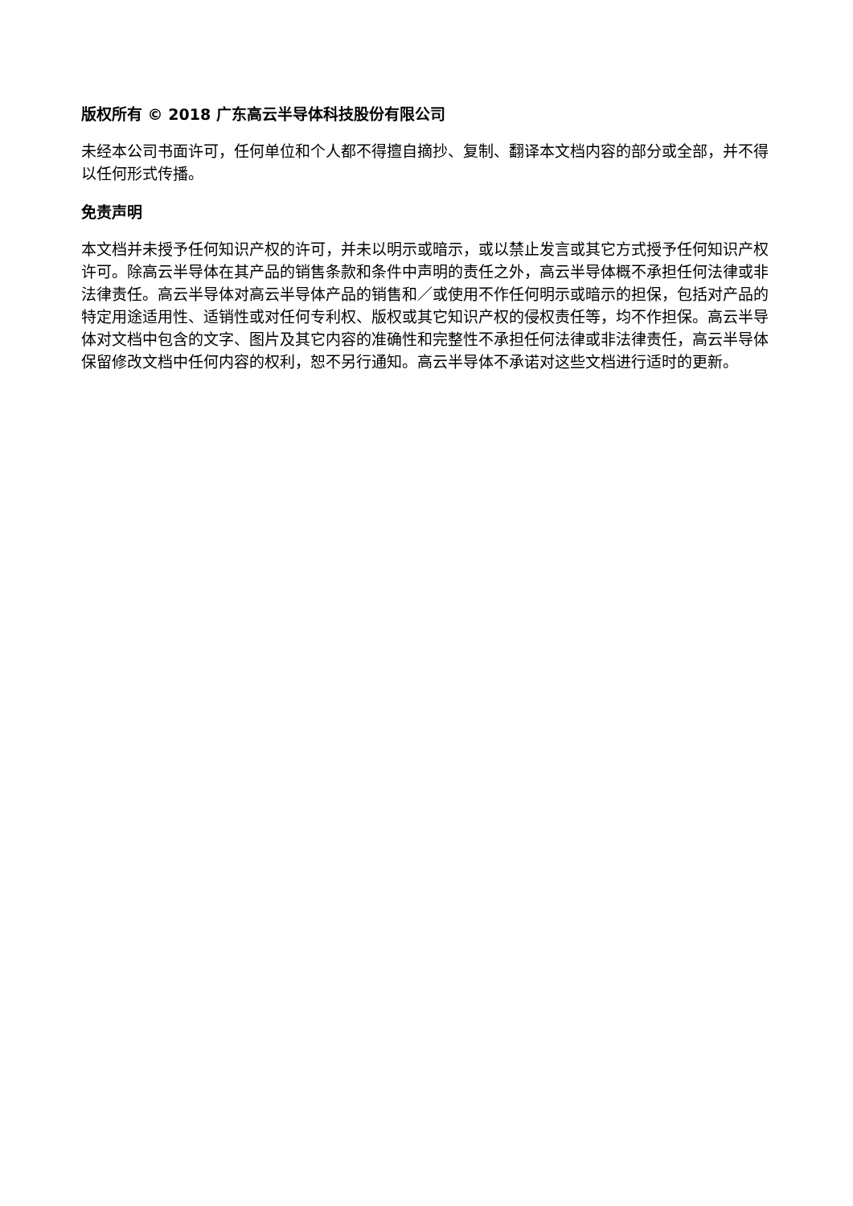版权所有 © 2018 广东高云半导体科技股份有限公司
未经本公司书面许可，任何单位和个人都不得擅自摘抄、复制、翻译本文档内容的部分或全部，并不得以任何形式传播。
免责声明
本文档并未授予任何知识产权的许可，并未以明示或暗示，或以禁止发言或其它方式授予任何知识产权许可。除高云半导体在其产品的销售条款和条件中声明的责任之外，高云半导体概不承担任何法律或非法律责任。高云半导体对高云半导体产品的销售和／或使用不作任何明示或暗示的担保，包括对产品的特定用途适用性、适销性或对任何专利权、版权或其它知识产权的侵权责任等，均不作担保。高云半导体对文档中包含的文字、图片及其它内容的准确性和完整性不承担任何法律或非法律责任，高云半导体保留修改文档中任何内容的权利，恕不另行通知。高云半导体不承诺对这些文档进行适时的更新。